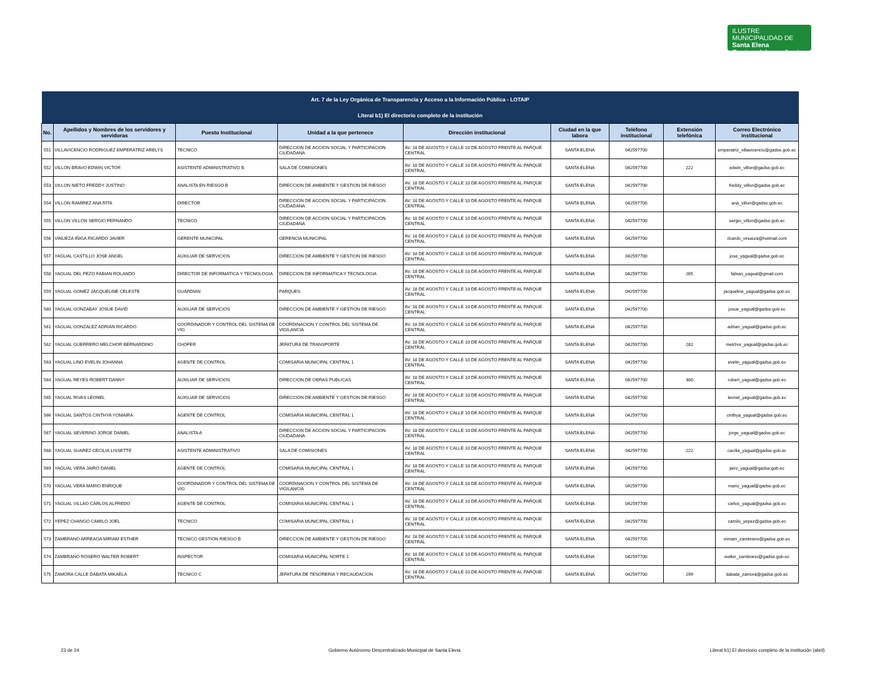ILUSTRE MUNICIPALIDAD DE
Santa Elena
Camino al desarrollo...!
| Art. 7 de la Ley Orgánica de Transparencia y Acceso a la Información Pública - LOTAIP | | | | | | | | |
| Literal b1) El directorio completo de la institución | | | | | | | | |
| No. | Apellidos y Nombres de los servidores y servidoras | Puesto Institucional | Unidad a la que pertenece | Dirección institucional | Ciudad en la que labora | Teléfono institucional | Extensión telefónica | Correo Electrónico institucional |
| 551 | VILLAVICENCIO RODRIGUEZ EMPERATRIZ ARELYS | TECNICO | DIRECCION DE ACCION SOCIAL Y PARTICIPACION CIUDADANA | AV. 18 DE AGOSTO Y CALLE 10 DE AGOSTO FRENTE AL PARQUE CENTRAL | SANTA ELENA | 042597700 | | emperatriz_villavicencio@gadse.gob.ec |
| 552 | VILLON BRAVO EDWIN VICTOR | ASISTENTE ADMINISTRATIVO B | SALA DE COMISIONES | AV. 18 DE AGOSTO Y CALLE 10 DE AGOSTO FRENTE AL PARQUE CENTRAL | SANTA ELENA | 042597700 | 222 | edwin_villon@gadse.gob.ec |
| 553 | VILLON NIETO FREDDY JUSTINO | ANALISTA EN RIESGO B | DIRECCION DE AMBIENTE Y GESTION DE RIESGO | AV. 18 DE AGOSTO Y CALLE 10 DE AGOSTO FRENTE AL PARQUE CENTRAL | SANTA ELENA | 042597700 | | freddy_villon@gadse.gob.ec |
| 554 | VILLON RAMIREZ ANA RITA | DIRECTOR | DIRECCION DE ACCION SOCIAL Y PARTICIPACION CIUDADANA | AV. 18 DE AGOSTO Y CALLE 10 DE AGOSTO FRENTE AL PARQUE CENTRAL | SANTA ELENA | 042597700 | | ana_villon@gadse.gob.ec |
| 555 | VILLON VILLON SERGIO FERNANDO | TECNICO | DIRECCION DE ACCION SOCIAL Y PARTICIPACION CIUDADANA | AV. 18 DE AGOSTO Y CALLE 10 DE AGOSTO FRENTE AL PARQUE CENTRAL | SANTA ELENA | 042597700 | | sergio_villon@gadse.gob.ec |
| 556 | VINUEZA IÑIGA RICARDO JAVIER | GERENTE MUNICIPAL | GERENCIA MUNICIPAL | AV. 18 DE AGOSTO Y CALLE 10 DE AGOSTO FRENTE AL PARQUE CENTRAL | SANTA ELENA | 042597700 | | ricardo_vinueza@hotmail.com |
| 557 | YAGUAL CASTILLO JOSE ANGEL | AUXILIAR DE SERVICIOS | DIRECCION DE AMBIENTE Y GESTION DE RIESGO | AV. 18 DE AGOSTO Y CALLE 10 DE AGOSTO FRENTE AL PARQUE CENTRAL | SANTA ELENA | 042597700 | | jose_yagual@gadse.gob.ec |
| 558 | YAGUAL DEL PEZO FABIAN ROLANDO | DIRECTOR DE INFORMATICA Y TECNOLOGIA | DIRECCION DE INFORMATICA Y TECNOLOGIA | AV. 18 DE AGOSTO Y CALLE 10 DE AGOSTO FRENTE AL PARQUE CENTRAL | SANTA ELENA | 042597700 | 265 | fabian_yagual@gmail.com |
| 559 | YAGUAL GOMEZ JACQUELINE CELESTE | GUARDIAN | PARQUES | AV. 18 DE AGOSTO Y CALLE 10 DE AGOSTO FRENTE AL PARQUE CENTRAL | SANTA ELENA | 042597700 | | jacqueline_yagual@gadse.gob.ec |
| 560 | YAGUAL GONZABAY JOSUE DAVID | AUXILIAR DE SERVICIOS | DIRECCION DE AMBIENTE Y GESTION DE RIESGO | AV. 18 DE AGOSTO Y CALLE 10 DE AGOSTO FRENTE AL PARQUE CENTRAL | SANTA ELENA | 042597700 | | josue_yagual@gadse.gob.ec |
| 561 | YAGUAL GONZALEZ ADRIAN RICARDO | COORDINADOR Y CONTROL DEL SISTEMA DE VIG | COORDINACION Y CONTROL DEL SISTEMA DE VIGILANCIA | AV. 18 DE AGOSTO Y CALLE 10 DE AGOSTO FRENTE AL PARQUE CENTRAL | SANTA ELENA | 042597700 | | adrian_yagual@gadse.gob.ec |
| 562 | YAGUAL GUERRERO MELCHOR BERNARDINO | CHOFER | JEFATURA DE TRANSPORTE | AV. 18 DE AGOSTO Y CALLE 10 DE AGOSTO FRENTE AL PARQUE CENTRAL | SANTA ELENA | 042597700 | 282 | melchor_yagual@gadse.gob.ec |
| 563 | YAGUAL LINO EVELIN JOHANNA | AGENTE DE CONTROL | COMISARIA MUNICIPAL CENTRAL 1 | AV. 18 DE AGOSTO Y CALLE 10 DE AGOSTO FRENTE AL PARQUE CENTRAL | SANTA ELENA | 042597700 | | evelin_yagual@gadse.gob.ec |
| 564 | YAGUAL REYES ROBERT DANNY | AUXILIAR DE SERVICIOS | DIRECCION DE OBRAS PUBLICAS | AV. 18 DE AGOSTO Y CALLE 10 DE AGOSTO FRENTE AL PARQUE CENTRAL | SANTA ELENA | 042597700 | 300 | robert_yagual@gadse.gob.ec |
| 565 | YAGUAL RIVAS LEONEL | AUXILIAR DE SERVICIOS | DIRECCION DE AMBIENTE Y GESTION DE RIESGO | AV. 18 DE AGOSTO Y CALLE 10 DE AGOSTO FRENTE AL PARQUE CENTRAL | SANTA ELENA | 042597700 | | leonel_yagual@gadse.gob.ec |
| 566 | YAGUAL SANTOS CINTHYA YOMAIRA | AGENTE DE CONTROL | COMISARIA MUNICIPAL CENTRAL 1 | AV. 18 DE AGOSTO Y CALLE 10 DE AGOSTO FRENTE AL PARQUE CENTRAL | SANTA ELENA | 042597700 | | cinthya_yagual@gadse.gob.ec |
| 567 | YAGUAL SEVERINO JORGE DANIEL | ANALISTA A | DIRECCION DE ACCION SOCIAL Y PARTICIPACION CIUDADANA | AV. 18 DE AGOSTO Y CALLE 10 DE AGOSTO FRENTE AL PARQUE CENTRAL | SANTA ELENA | 042597700 | | jorge_yagual@gadse.gob.ec |
| 568 | YAGUAL SUAREZ CECILIA LISSETTE | ASISTENTE ADMINISTRATIVO | SALA DE COMISIONES | AV. 18 DE AGOSTO Y CALLE 10 DE AGOSTO FRENTE AL PARQUE CENTRAL | SANTA ELENA | 042597700 | 222 | cacilia_yagual@gadse.gob.ec |
| 569 | YAGUAL VERA JAIRO DANIEL | AGENTE DE CONTROL | COMISARIA MUNICIPAL CENTRAL 1 | AV. 18 DE AGOSTO Y CALLE 10 DE AGOSTO FRENTE AL PARQUE CENTRAL | SANTA ELENA | 042597700 | | jairo_yagual@gadse.gob.ec |
| 570 | YAGUAL VERA MARIO ENRIQUE | COORDINADOR Y CONTROL DEL SISTEMA DE VIG | COORDINACION Y CONTROL DEL SISTEMA DE VIGILANCIA | AV. 18 DE AGOSTO Y CALLE 10 DE AGOSTO FRENTE AL PARQUE CENTRAL | SANTA ELENA | 042597700 | | mario_yagual@gadse.gob.ec |
| 571 | YAGUAL VILLAO CARLOS ALFREDO | AGENTE DE CONTROL | COMISARIA MUNICIPAL CENTRAL 1 | AV. 18 DE AGOSTO Y CALLE 10 DE AGOSTO FRENTE AL PARQUE CENTRAL | SANTA ELENA | 042597700 | | carlos_yagual@gadse.gob.ec |
| 572 | YEPEZ CHANGO CAMILO JOEL | TECNICO | COMISARIA MUNICIPAL CENTRAL 1 | AV. 18 DE AGOSTO Y CALLE 10 DE AGOSTO FRENTE AL PARQUE CENTRAL | SANTA ELENA | 042597700 | | camilo_yepez@gadse.gob.ec |
| 573 | ZAMBRANO ARREAGA MIRIAM ESTHER | TECNICO GESTION RIESGO B | DIRECCION DE AMBIENTE Y GESTION DE RIESGO | AV. 18 DE AGOSTO Y CALLE 10 DE AGOSTO FRENTE AL PARQUE CENTRAL | SANTA ELENA | 042597700 | | miriam_zambrano@gadse.gob.ec |
| 574 | ZAMBRANO ROSERO WALTER ROBERT | INSPECTOR | COMISARIA MUNICIPAL NORTE 1 | AV. 18 DE AGOSTO Y CALLE 10 DE AGOSTO FRENTE AL PARQUE CENTRAL | SANTA ELENA | 042597700 | | walter_zambrano@gadse.gob.ec |
| 575 | ZAMORA CALLE DABATA MIKAELA | TECNICO C | JEFATURA DE TESORERIA Y RECAUDACION | AV. 18 DE AGOSTO Y CALLE 10 DE AGOSTO FRENTE AL PARQUE CENTRAL | SANTA ELENA | 042597700 | 299 | dabata_zamora@gadse.gob.ec |
23 de 24 Gobierno Autónomo Descentralizado Municipal de Santa Elena Literal b1) El directorio completo de la institución (abril)